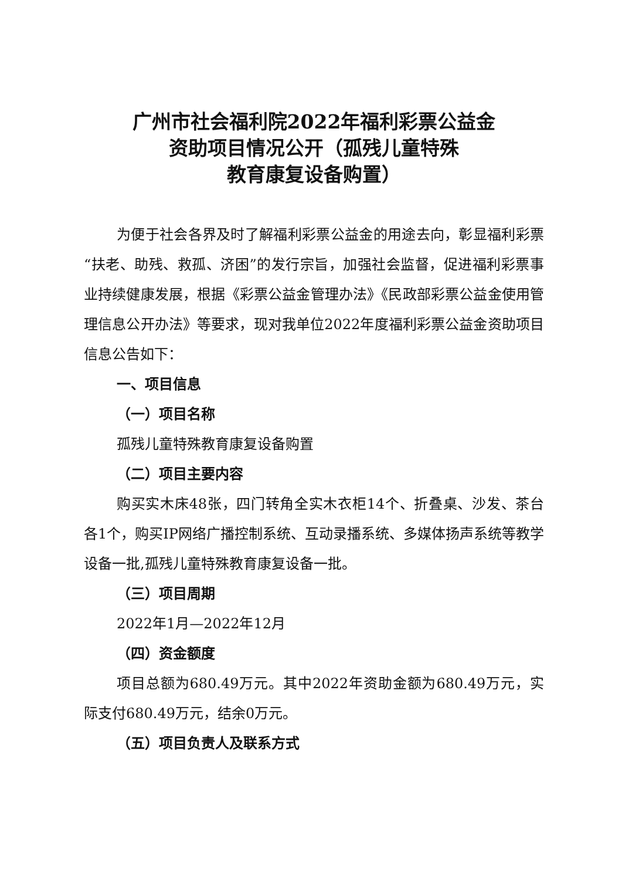广州市社会福利院2022年福利彩票公益金
资助项目情况公开（孤残儿童特殊
教育康复设备购置）
为便于社会各界及时了解福利彩票公益金的用途去向，彰显福利彩票“扶老、助残、救孤、济困”的发行宗旨，加强社会监督，促进福利彩票事业持续健康发展，根据《彩票公益金管理办法》《民政部彩票公益金使用管理信息公开办法》等要求，现对我单位2022年度福利彩票公益金资助项目信息公告如下：
一、项目信息
（一）项目名称
孤残儿童特殊教育康复设备购置
（二）项目主要内容
购买实木床48张，四门转角全实木衣柜14个、折叠桌、沙发、茶台各1个，购买IP网络广播控制系统、互动录播系统、多媒体扬声系统等教学设备一批,孤残儿童特殊教育康复设备一批。
（三）项目周期
2022年1月—2022年12月
（四）资金额度
项目总额为680.49万元。其中2022年资助金额为680.49万元，实际支付680.49万元，结余0万元。
（五）项目负责人及联系方式